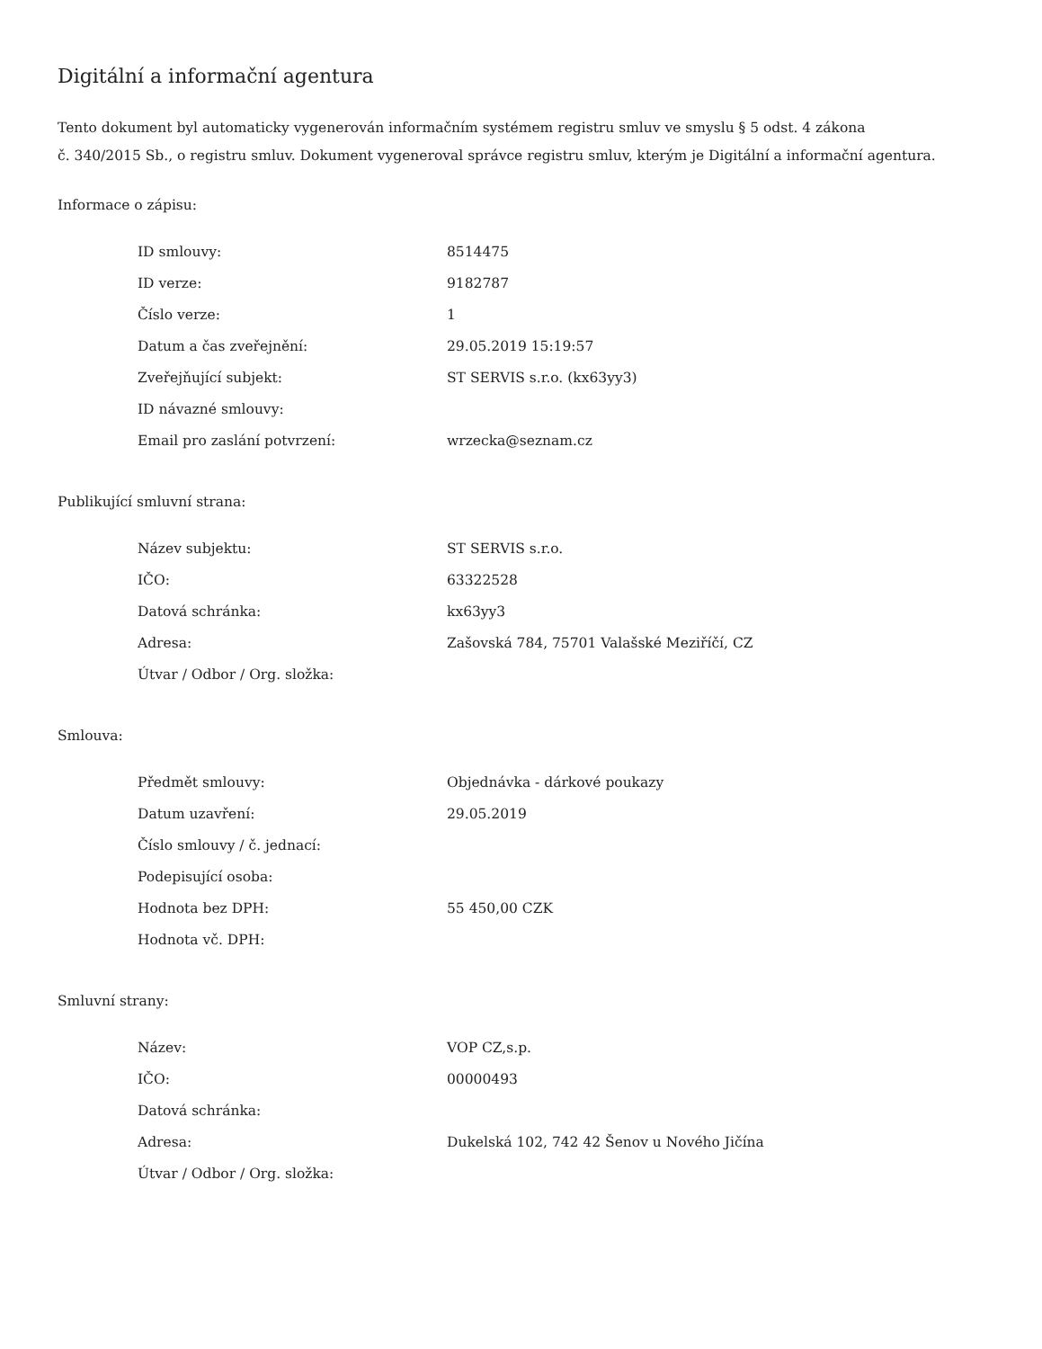Digitální a informační agentura
Tento dokument byl automaticky vygenerován informačním systémem registru smluv ve smyslu § 5 odst. 4 zákona
č. 340/2015 Sb., o registru smluv. Dokument vygeneroval správce registru smluv, kterým je Digitální a informační agentura.
Informace o zápisu:
| ID smlouvy: | 8514475 |
| ID verze: | 9182787 |
| Číslo verze: | 1 |
| Datum a čas zveřejnění: | 29.05.2019 15:19:57 |
| Zveřejňující subjekt: | ST SERVIS s.r.o. (kx63yy3) |
| ID návazné smlouvy: | |
| Email pro zaslání potvrzení: | wrzecka@seznam.cz |
Publikující smluvní strana:
| Název subjektu: | ST SERVIS s.r.o. |
| IČO: | 63322528 |
| Datová schránka: | kx63yy3 |
| Adresa: | Zašovská 784, 75701 Valašské Meziříčí, CZ |
| Útvar / Odbor / Org. složka: | |
Smlouva:
| Předmět smlouvy: | Objednávka - dárkové poukazy |
| Datum uzavření: | 29.05.2019 |
| Číslo smlouvy / č. jednací: | |
| Podepisující osoba: | |
| Hodnota bez DPH: | 55 450,00 CZK |
| Hodnota vč. DPH: | |
Smluvní strany:
| Název: | VOP CZ,s.p. |
| IČO: | 00000493 |
| Datová schránka: | |
| Adresa: | Dukelská 102, 742 42 Šenov u Nového Jičína |
| Útvar / Odbor / Org. složka: | |